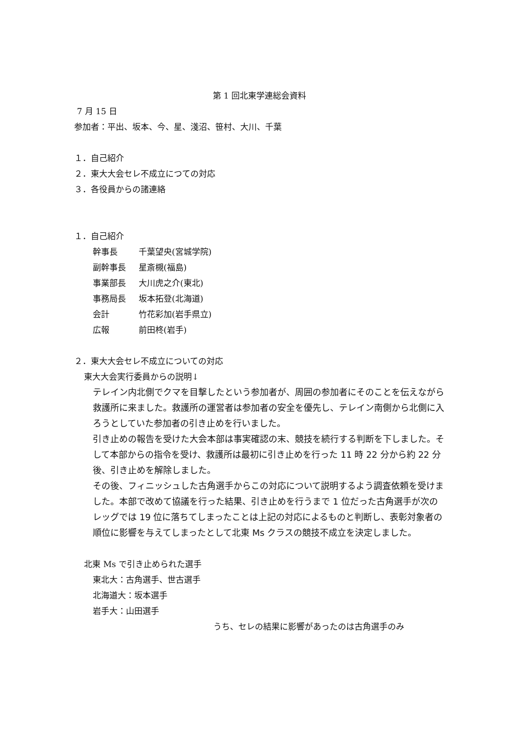第 1 回北東学連総会資料
7 月 15 日
参加者：平出、坂本、今、星、淺沼、笹村、大川、千葉
１．自己紹介
２．東大大会セレ不成立につての対応
３．各役員からの諸連絡
１．自己紹介
幹事長 千葉望央(宮城学院)
副幹事長 星斎槻(福島)
事業部長 大川虎之介(東北)
事務局長 坂本拓登(北海道)
会計 竹花彩加(岩手県立)
広報 前田柊(岩手)
２．東大大会セレ不成立についての対応
東大大会実行委員からの説明↓
テレイン内北側でクマを目撃したという参加者が、周囲の参加者にそのことを伝えながら救護所に来ました。救護所の運営者は参加者の安全を優先し、テレイン南側から北側に入ろうとしていた参加者の引き止めを行いました。
引き止めの報告を受けた大会本部は事実確認の末、競技を続行する判断を下しました。そして本部からの指令を受け、救護所は最初に引き止めを行った 11 時 22 分から約 22 分後、引き止めを解除しました。
その後、フィニッシュした古角選手からこの対応について説明するよう調査依頼を受けました。本部で改めて協議を行った結果、引き止めを行うまで 1 位だった古角選手が次のレッグでは 19 位に落ちてしまったことは上記の対応によるものと判断し、表彰対象者の順位に影響を与えてしまったとして北東 Ms クラスの競技不成立を決定しました。
北東 Ms で引き止められた選手
東北大：古角選手、世古選手
北海道大：坂本選手
岩手大：山田選手
うち、セレの結果に影響があったのは古角選手のみ